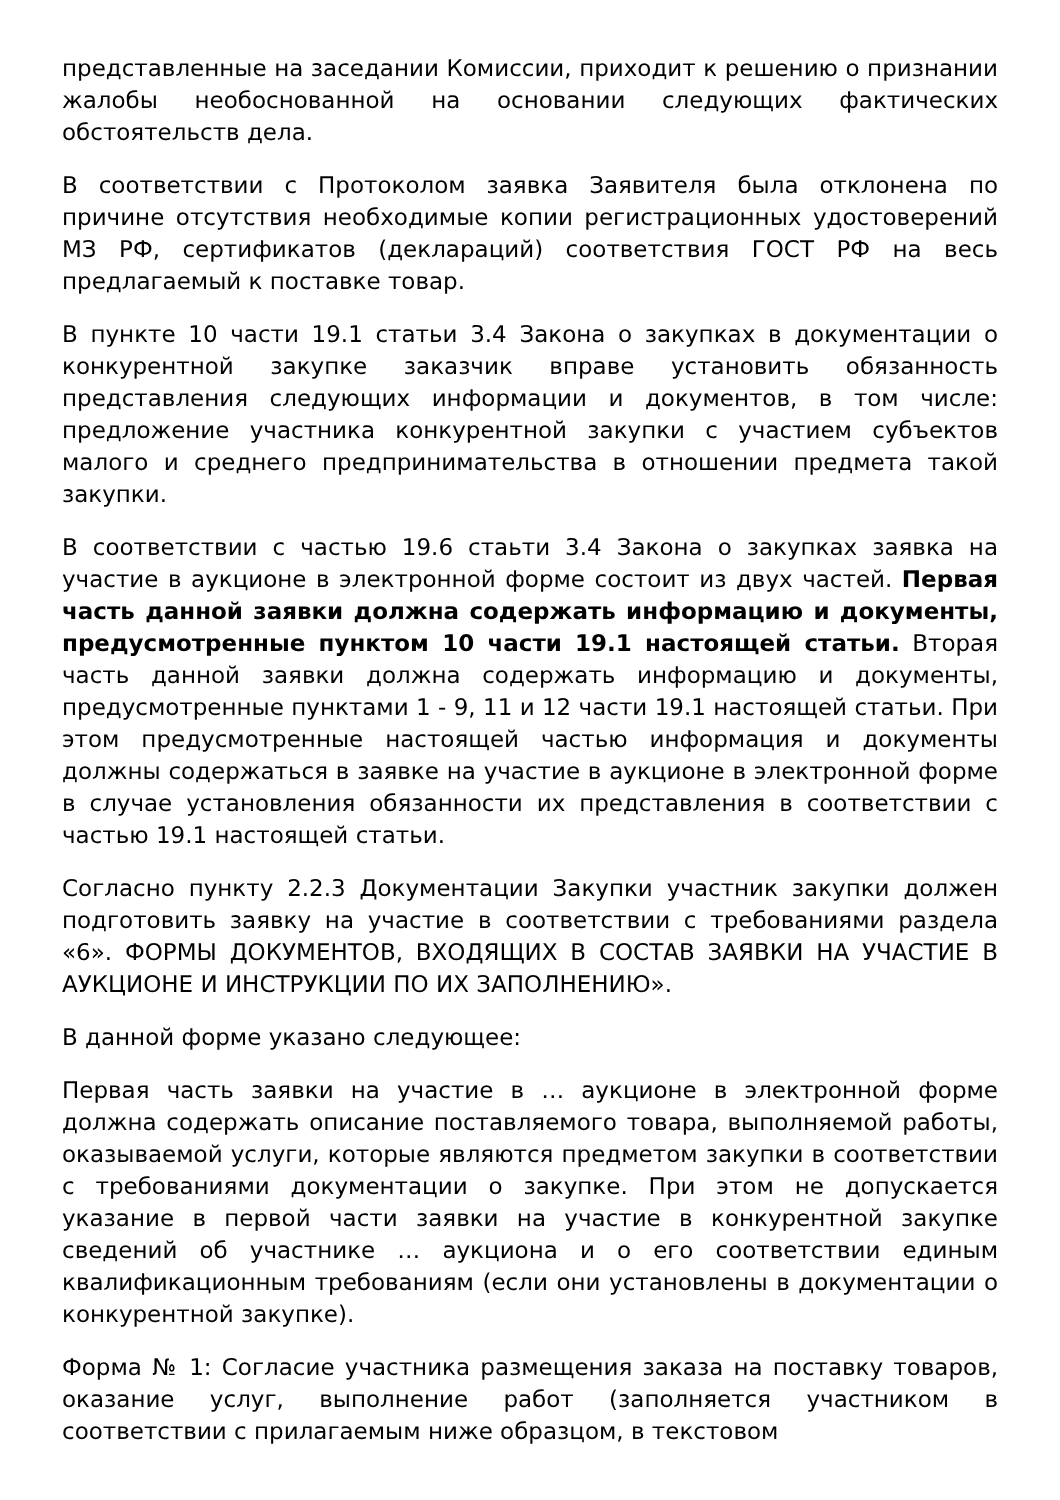представленные на заседании Комиссии, приходит к решению о признании жалобы необоснованной на основании следующих фактических обстоятельств дела.
В соответствии с Протоколом заявка Заявителя была отклонена по причине отсутствия необходимые копии регистрационных удостоверений МЗ РФ, сертификатов (деклараций) соответствия ГОСТ РФ на весь предлагаемый к поставке товар.
В пункте 10 части 19.1 статьи 3.4 Закона о закупках в документации о конкурентной закупке заказчик вправе установить обязанность представления следующих информации и документов, в том числе: предложение участника конкурентной закупки с участием субъектов малого и среднего предпринимательства в отношении предмета такой закупки.
В соответствии с частью 19.6 стаьти 3.4 Закона о закупках заявка на участие в аукционе в электронной форме состоит из двух частей. Первая часть данной заявки должна содержать информацию и документы, предусмотренные пунктом 10 части 19.1 настоящей статьи. Вторая часть данной заявки должна содержать информацию и документы, предусмотренные пунктами 1 - 9, 11 и 12 части 19.1 настоящей статьи. При этом предусмотренные настоящей частью информация и документы должны содержаться в заявке на участие в аукционе в электронной форме в случае установления обязанности их представления в соответствии с частью 19.1 настоящей статьи.
Согласно пункту 2.2.3 Документации Закупки участник закупки должен подготовить заявку на участие в соответствии с требованиями раздела «6». ФОРМЫ ДОКУМЕНТОВ, ВХОДЯЩИХ В СОСТАВ ЗАЯВКИ НА УЧАСТИЕ В АУКЦИОНЕ И ИНСТРУКЦИИ ПО ИХ ЗАПОЛНЕНИЮ».
В данной форме указано следующее:
Первая часть заявки на участие в … аукционе в электронной форме должна содержать описание поставляемого товара, выполняемой работы, оказываемой услуги, которые являются предметом закупки в соответствии с требованиями документации о закупке. При этом не допускается указание в первой части заявки на участие в конкурентной закупке сведений об участнике … аукциона и о его соответствии единым квалификационным требованиям (если они установлены в документации о конкурентной закупке).
Форма № 1: Согласие участника размещения заказа на поставку товаров, оказание услуг, выполнение работ (заполняется участником в соответствии с прилагаемым ниже образцом, в текстовом